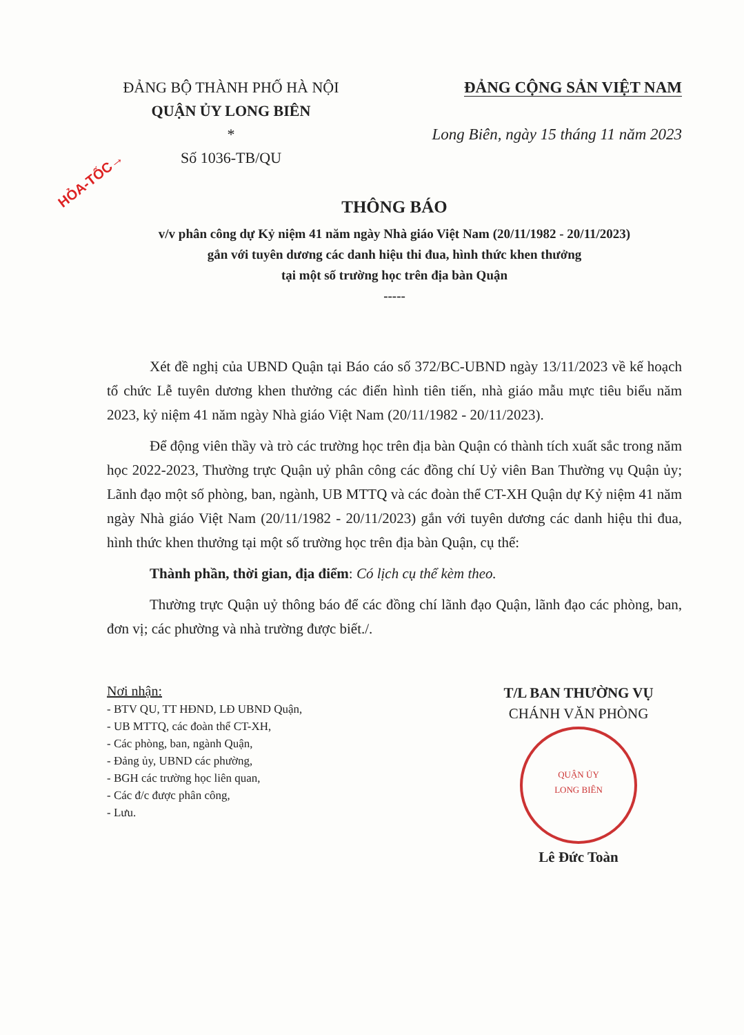HỎA-TỐC→
ĐẢNG BỘ THÀNH PHỐ HÀ NỘI
QUẬN ỦY LONG BIÊN
*
Số 1036-TB/QU
ĐẢNG CỘNG SẢN VIỆT NAM
Long Biên, ngày 15 tháng 11 năm 2023
THÔNG BÁO
v/v phân công dự Kỷ niệm 41 năm ngày Nhà giáo Việt Nam (20/11/1982 - 20/11/2023)
gắn với tuyên dương các danh hiệu thi đua, hình thức khen thưởng
tại một số trường học trên địa bàn Quận
-----
Xét đề nghị của UBND Quận tại Báo cáo số 372/BC-UBND ngày 13/11/2023 về kế hoạch tổ chức Lễ tuyên dương khen thưởng các điển hình tiên tiến, nhà giáo mẫu mực tiêu biểu năm 2023, kỷ niệm 41 năm ngày Nhà giáo Việt Nam (20/11/1982 - 20/11/2023).
Để động viên thầy và trò các trường học trên địa bàn Quận có thành tích xuất sắc trong năm học 2022-2023, Thường trực Quận uỷ phân công các đồng chí Uỷ viên Ban Thường vụ Quận ủy; Lãnh đạo một số phòng, ban, ngành, UB MTTQ và các đoàn thể CT-XH Quận dự Kỷ niệm 41 năm ngày Nhà giáo Việt Nam (20/11/1982 - 20/11/2023) gắn với tuyên dương các danh hiệu thi đua, hình thức khen thưởng tại một số trường học trên địa bàn Quận, cụ thể:
Thành phần, thời gian, địa điểm: Có lịch cụ thể kèm theo.
Thường trực Quận uỷ thông báo để các đồng chí lãnh đạo Quận, lãnh đạo các phòng, ban, đơn vị; các phường và nhà trường được biết./.
Nơi nhận:
- BTV QU, TT HĐND, LĐ UBND Quận,
- UB MTTQ, các đoàn thể CT-XH,
- Các phòng, ban, ngành Quận,
- Đảng ủy, UBND các phường,
- BGH các trường học liên quan,
- Các đ/c được phân công,
- Lưu.
T/L BAN THƯỜNG VỤ
CHÁNH VĂN PHÒNG
QUẬN ỦY
LONG BIÊN
Lê Đức Toàn